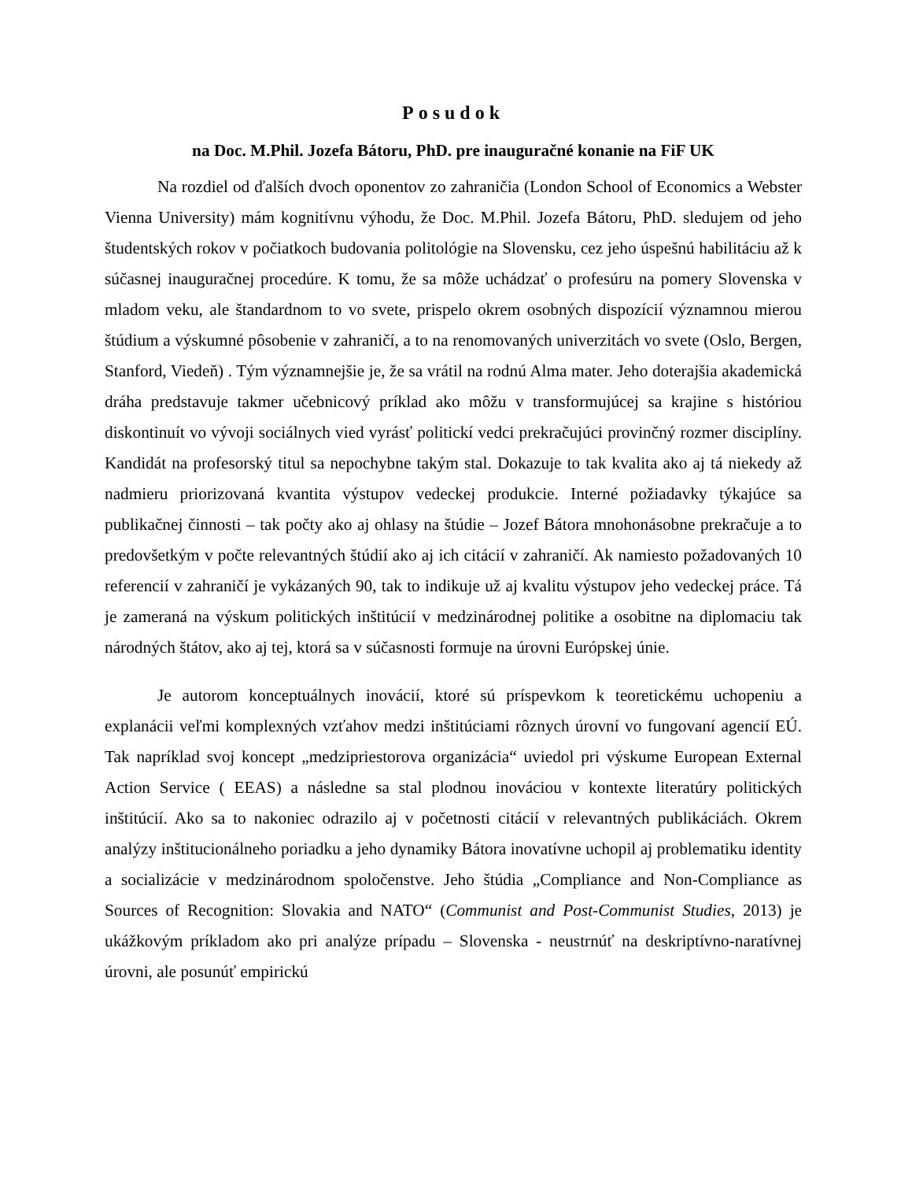Posudok
na Doc. M.Phil. Jozefa Bátoru, PhD. pre inauguračné konanie na FiF UK
Na rozdiel od ďalších dvoch oponentov zo zahraničia (London School of Economics a Webster Vienna University) mám kognitívnu výhodu, že Doc. M.Phil. Jozefa Bátoru, PhD. sledujem od jeho študentských rokov v počiatkoch budovania politológie na Slovensku, cez jeho úspešnú habilitáciu až k súčasnej inauguračnej procedúre. K tomu, že sa môže uchádzať o profesúru na pomery Slovenska v mladom veku, ale štandardnom to vo svete, prispelo okrem osobných dispozícií významnou mierou štúdium a výskumné pôsobenie v zahraničí, a to na renomovaných univerzitách vo svete (Oslo, Bergen, Stanford, Viedeň) . Tým významnejšie je, že sa vrátil na rodnú Alma mater. Jeho doterajšia akademická dráha predstavuje takmer učebnicový príklad ako môžu v transformujúcej sa krajine s históriou diskontinuít vo vývoji sociálnych vied vyrásť politickí vedci prekračujúci provinčný rozmer disciplíny. Kandidát na profesorský titul sa nepochybne takým stal. Dokazuje to tak kvalita ako aj tá niekedy až nadmieru priorizovaná kvantita výstupov vedeckej produkcie. Interné požiadavky týkajúce sa publikačnej činnosti – tak počty ako aj ohlasy na štúdie – Jozef Bátora mnohonásobne prekračuje a to predovšetkým v počte relevantných štúdií ako aj ich citácií v zahraničí. Ak namiesto požadovaných 10 referencií v zahraničí je vykázaných 90, tak to indikuje už aj kvalitu výstupov jeho vedeckej práce. Tá je zameraná na výskum politických inštitúcií v medzinárodnej politike a osobitne na diplomaciu tak národných štátov, ako aj tej, ktorá sa v súčasnosti formuje na úrovni Európskej únie.
Je autorom konceptuálnych inovácií, ktoré sú príspevkom k teoretickému uchopeniu a explanácii veľmi komplexných vzťahov medzi inštitúciami rôznych úrovní vo fungovaní agencií EÚ. Tak napríklad svoj koncept „medzipriestorova organizácia“ uviedol pri výskume European External Action Service ( EEAS) a následne sa stal plodnou inováciou v kontexte literatúry politických inštitúcií. Ako sa to nakoniec odrazilo aj v početnosti citácií v relevantných publikáciách. Okrem analýzy inštitucionálneho poriadku a jeho dynamiky Bátora inovatívne uchopil aj problematiku identity a socializácie v medzinárodnom spoločenstve. Jeho štúdia „Compliance and Non-Compliance as Sources of Recognition: Slovakia and NATO“ (Communist and Post-Communist Studies, 2013) je ukážkovým príkladom ako pri analýze prípadu – Slovenska - neustrnúť na deskriptívno-naratívnej úrovni, ale posunúť empirickú